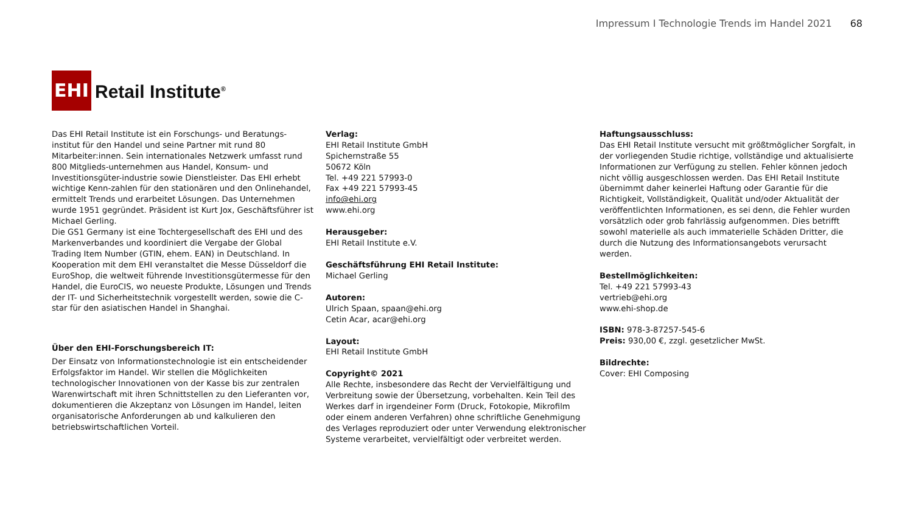Impressum I Technologie Trends im Handel 2021 68
EHI
Retail Institute<sup>®</sup>
Das EHI Retail Institute ist ein Forschungs- und Beratungs-institut für den Handel und seine Partner mit rund 80 Mitarbeiter:innen. Sein internationales Netzwerk umfasst rund 800 Mitglieds-unternehmen aus Handel, Konsum- und Investitionsgüter-industrie sowie Dienstleister. Das EHI erhebt wichtige Kenn-zahlen für den stationären und den Onlinehandel, ermittelt Trends und erarbeitet Lösungen. Das Unternehmen wurde 1951 gegründet. Präsident ist Kurt Jox, Geschäftsführer ist Michael Gerling.
Die GS1 Germany ist eine Tochtergesellschaft des EHI und des Markenverbandes und koordiniert die Vergabe der Global Trading Item Number (GTIN, ehem. EAN) in Deutschland. In Kooperation mit dem EHI veranstaltet die Messe Düsseldorf die EuroShop, die weltweit führende Investitionsgütermesse für den Handel, die EuroCIS, wo neueste Produkte, Lösungen und Trends der IT- und Sicherheitstechnik vorgestellt werden, sowie die C-star für den asiatischen Handel in Shanghai.
Über den EHI-Forschungsbereich IT:
Der Einsatz von Informationstechnologie ist ein entscheidender Erfolgsfaktor im Handel. Wir stellen die Möglichkeiten technologischer Innovationen von der Kasse bis zur zentralen Warenwirtschaft mit ihren Schnittstellen zu den Lieferanten vor, dokumentieren die Akzeptanz von Lösungen im Handel, leiten organisatorische Anforderungen ab und kalkulieren den betriebswirtschaftlichen Vorteil.
Verlag:
EHI Retail Institute GmbH
Spichernstraße 55
50672 Köln
Tel. +49 221 57993-0
Fax +49 221 57993-45
info@ehi.org
www.ehi.org
Herausgeber:
EHI Retail Institute e.V.
Geschäftsführung EHI Retail Institute:
Michael Gerling
Autoren:
Ulrich Spaan, spaan@ehi.org
Cetin Acar, acar@ehi.org
Layout:
EHI Retail Institute GmbH
Copyright© 2021
Alle Rechte, insbesondere das Recht der Vervielfältigung und Verbreitung sowie der Übersetzung, vorbehalten. Kein Teil des Werkes darf in irgendeiner Form (Druck, Fotokopie, Mikrofilm oder einem anderen Verfahren) ohne schriftliche Genehmigung des Verlages reproduziert oder unter Verwendung elektronischer Systeme verarbeitet, vervielfältigt oder verbreitet werden.
Haftungsausschluss:
Das EHI Retail Institute versucht mit größtmöglicher Sorgfalt, in der vorliegenden Studie richtige, vollständige und aktualisierte Informationen zur Verfügung zu stellen. Fehler können jedoch nicht völlig ausgeschlossen werden. Das EHI Retail Institute übernimmt daher keinerlei Haftung oder Garantie für die Richtigkeit, Vollständigkeit, Qualität und/oder Aktualität der veröffentlichten Informationen, es sei denn, die Fehler wurden vorsätzlich oder grob fahrlässig aufgenommen. Dies betrifft sowohl materielle als auch immaterielle Schäden Dritter, die durch die Nutzung des Informationsangebots verursacht werden.
Bestellmöglichkeiten:
Tel. +49 221 57993-43
vertrieb@ehi.org
www.ehi-shop.de
ISBN: 978-3-87257-545-6
Preis: 930,00 €, zzgl. gesetzlicher MwSt.
Bildrechte:
Cover: EHI Composing